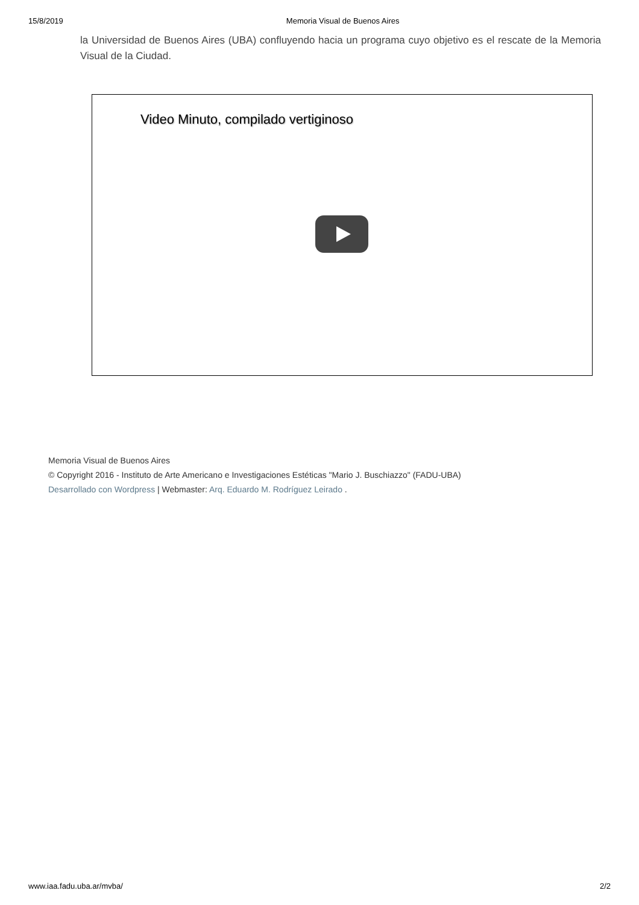15/8/2019 Memoria Visual de Buenos Aires
la Universidad de Buenos Aires (UBA) confluyendo hacia un programa cuyo objetivo es el rescate de la Memoria Visual de la Ciudad.
Video Minuto, compilado vertiginoso
Memoria Visual de Buenos Aires
© Copyright 2016 - Instituto de Arte Americano e Investigaciones Estéticas "Mario J. Buschiazzo" (FADU-UBA)
Desarrollado con Wordpress | Webmaster: Arq. Eduardo M. Rodríguez Leirado .
www.iaa.fadu.uba.ar/mvba/ 2/2